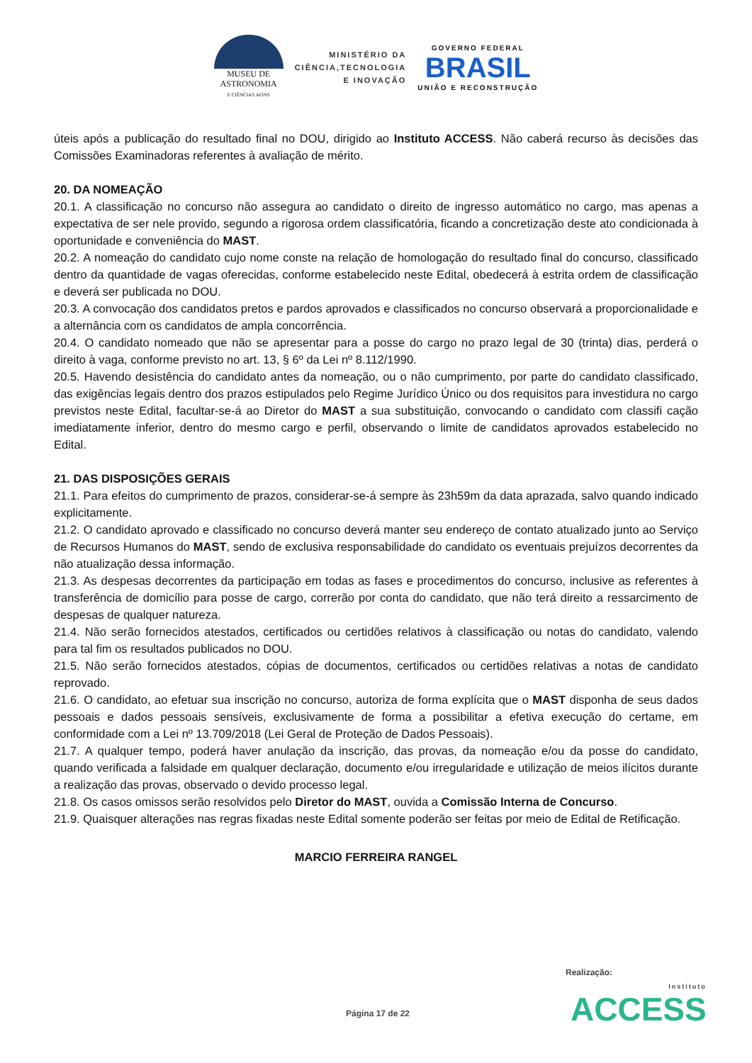MUSEU DE
ASTRONOMIA
E CIÊNCIAS AFINS
MINISTÉRIO DA
CIÊNCIA,TECNOLOGIA
E INOVAÇÃO
GOVERNO FEDERAL
BRASIL
UNIÃO E RECONSTRUÇÃO
úteis após a publicação do resultado final no DOU, dirigido ao Instituto ACCESS. Não caberá recurso às decisões das Comissões Examinadoras referentes à avaliação de mérito.
20. DA NOMEAÇÃO
20.1. A classificação no concurso não assegura ao candidato o direito de ingresso automático no cargo, mas apenas a expectativa de ser nele provido, segundo a rigorosa ordem classificatória, ficando a concretização deste ato condicionada à oportunidade e conveniência do MAST.
20.2. A nomeação do candidato cujo nome conste na relação de homologação do resultado final do concurso, classificado dentro da quantidade de vagas oferecidas, conforme estabelecido neste Edital, obedecerá à estrita ordem de classificação e deverá ser publicada no DOU.
20.3. A convocação dos candidatos pretos e pardos aprovados e classificados no concurso observará a proporcionalidade e a alternância com os candidatos de ampla concorrência.
20.4. O candidato nomeado que não se apresentar para a posse do cargo no prazo legal de 30 (trinta) dias, perderá o direito à vaga, conforme previsto no art. 13, § 6º da Lei nº 8.112/1990.
20.5. Havendo desistência do candidato antes da nomeação, ou o não cumprimento, por parte do candidato classificado, das exigências legais dentro dos prazos estipulados pelo Regime Jurídico Único ou dos requisitos para investidura no cargo previstos neste Edital, facultar-se-á ao Diretor do MAST a sua substituição, convocando o candidato com classifi cação imediatamente inferior, dentro do mesmo cargo e perfil, observando o limite de candidatos aprovados estabelecido no Edital.
21. DAS DISPOSIÇÕES GERAIS
21.1. Para efeitos do cumprimento de prazos, considerar-se-á sempre às 23h59m da data aprazada, salvo quando indicado explicitamente.
21.2. O candidato aprovado e classificado no concurso deverá manter seu endereço de contato atualizado junto ao Serviço de Recursos Humanos do MAST, sendo de exclusiva responsabilidade do candidato os eventuais prejuízos decorrentes da não atualização dessa informação.
21.3. As despesas decorrentes da participação em todas as fases e procedimentos do concurso, inclusive as referentes à transferência de domicílio para posse de cargo, correrão por conta do candidato, que não terá direito a ressarcimento de despesas de qualquer natureza.
21.4. Não serão fornecidos atestados, certificados ou certidões relativos à classificação ou notas do candidato, valendo para tal fim os resultados publicados no DOU.
21.5. Não serão fornecidos atestados, cópias de documentos, certificados ou certidões relativas a notas de candidato reprovado.
21.6. O candidato, ao efetuar sua inscrição no concurso, autoriza de forma explícita que o MAST disponha de seus dados pessoais e dados pessoais sensíveis, exclusivamente de forma a possibilitar a efetiva execução do certame, em conformidade com a Lei nº 13.709/2018 (Lei Geral de Proteção de Dados Pessoais).
21.7. A qualquer tempo, poderá haver anulação da inscrição, das provas, da nomeação e/ou da posse do candidato, quando verificada a falsidade em qualquer declaração, documento e/ou irregularidade e utilização de meios ilícitos durante a realização das provas, observado o devido processo legal.
21.8. Os casos omissos serão resolvidos pelo Diretor do MAST, ouvida a Comissão Interna de Concurso.
21.9. Quaisquer alterações nas regras fixadas neste Edital somente poderão ser feitas por meio de Edital de Retificação.
MARCIO FERREIRA RANGEL
Realização:
Página 17 de 22 Instituto
ACCESS